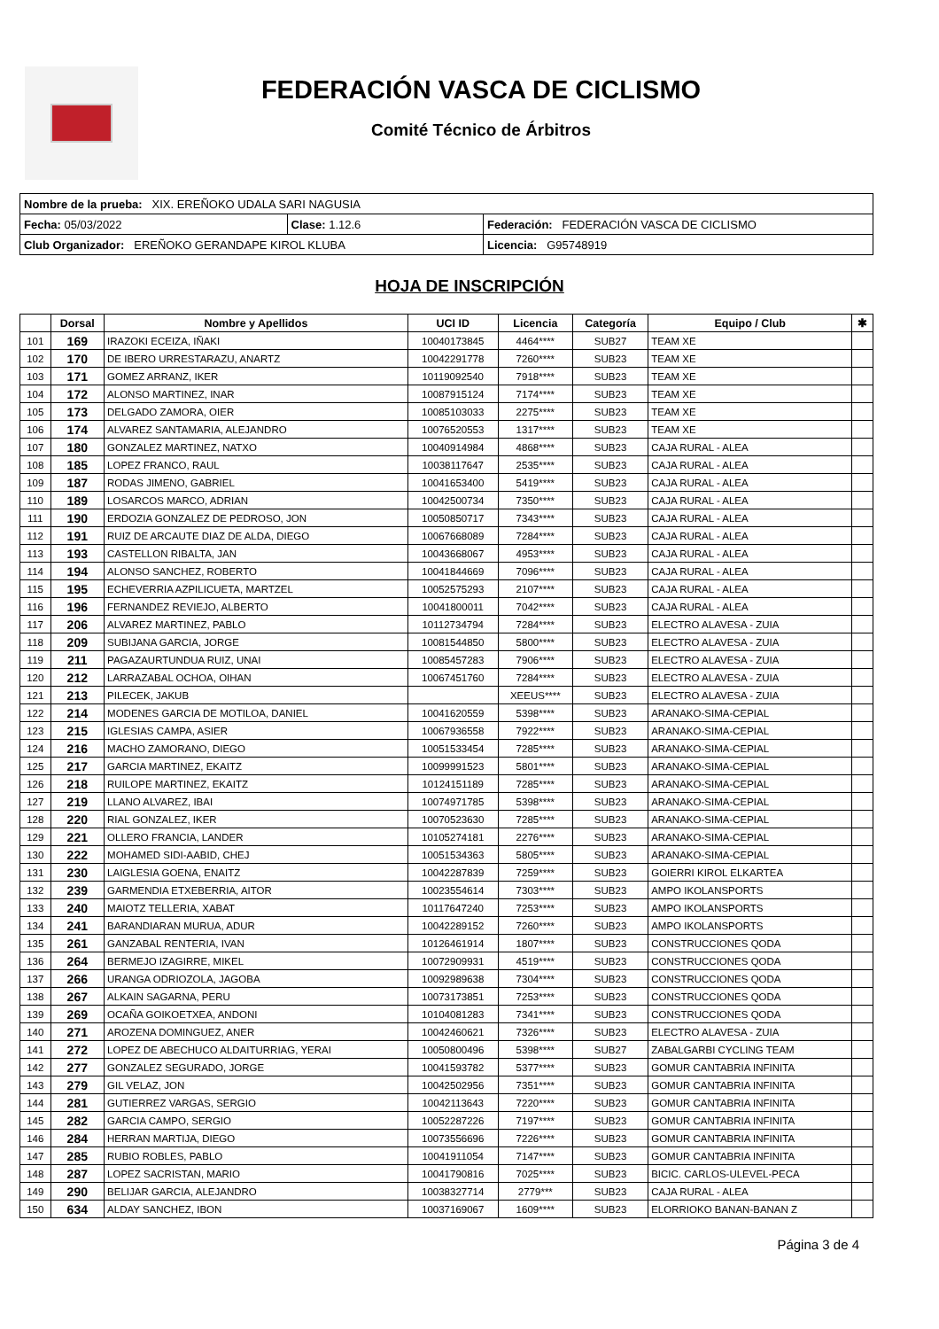FEDERACIÓN VASCA DE CICLISMO
Comité Técnico de Árbitros
| Nombre de la prueba: XIX. EREÑOKO UDALA SARI NAGUSIA | | |
| Fecha: 05/03/2022 | Clase: 1.12.6 | Federación: FEDERACIÓN VASCA DE CICLISMO |
| Club Organizador: EREÑOKO GERANDAPE KIROL KLUBA | | Licencia: G95748919 |
HOJA DE INSCRIPCIÓN
| | Dorsal | Nombre y Apellidos | UCI ID | Licencia | Categoría | Equipo / Club | ✱ |
| --- | --- | --- | --- | --- | --- | --- | --- |
| 101 | 169 | IRAZOKI ECEIZA, IÑAKI | 10040173845 | 4464**** | SUB27 | TEAM XE | |
| 102 | 170 | DE IBERO URRESTARAZU, ANARTZ | 10042291778 | 7260**** | SUB23 | TEAM XE | |
| 103 | 171 | GOMEZ ARRANZ, IKER | 10119092540 | 7918**** | SUB23 | TEAM XE | |
| 104 | 172 | ALONSO MARTINEZ, INAR | 10087915124 | 7174**** | SUB23 | TEAM XE | |
| 105 | 173 | DELGADO ZAMORA, OIER | 10085103033 | 2275**** | SUB23 | TEAM XE | |
| 106 | 174 | ALVAREZ SANTAMARIA, ALEJANDRO | 10076520553 | 1317**** | SUB23 | TEAM XE | |
| 107 | 180 | GONZALEZ MARTINEZ, NATXO | 10040914984 | 4868**** | SUB23 | CAJA RURAL - ALEA | |
| 108 | 185 | LOPEZ FRANCO, RAUL | 10038117647 | 2535**** | SUB23 | CAJA RURAL - ALEA | |
| 109 | 187 | RODAS JIMENO, GABRIEL | 10041653400 | 5419**** | SUB23 | CAJA RURAL - ALEA | |
| 110 | 189 | LOSARCOS MARCO, ADRIAN | 10042500734 | 7350**** | SUB23 | CAJA RURAL - ALEA | |
| 111 | 190 | ERDOZIA GONZALEZ DE PEDROSO, JON | 10050850717 | 7343**** | SUB23 | CAJA RURAL - ALEA | |
| 112 | 191 | RUIZ DE ARCAUTE DIAZ DE ALDA, DIEGO | 10067668089 | 7284**** | SUB23 | CAJA RURAL - ALEA | |
| 113 | 193 | CASTELLON RIBALTA, JAN | 10043668067 | 4953**** | SUB23 | CAJA RURAL - ALEA | |
| 114 | 194 | ALONSO SANCHEZ, ROBERTO | 10041844669 | 7096**** | SUB23 | CAJA RURAL - ALEA | |
| 115 | 195 | ECHEVERRIA AZPILICUETA, MARTZEL | 10052575293 | 2107**** | SUB23 | CAJA RURAL - ALEA | |
| 116 | 196 | FERNANDEZ REVIEJO, ALBERTO | 10041800011 | 7042**** | SUB23 | CAJA RURAL - ALEA | |
| 117 | 206 | ALVAREZ MARTINEZ, PABLO | 10112734794 | 7284**** | SUB23 | ELECTRO ALAVESA - ZUIA | |
| 118 | 209 | SUBIJANA GARCIA, JORGE | 10081544850 | 5800**** | SUB23 | ELECTRO ALAVESA - ZUIA | |
| 119 | 211 | PAGAZAURTUNDUA RUIZ, UNAI | 10085457283 | 7906**** | SUB23 | ELECTRO ALAVESA - ZUIA | |
| 120 | 212 | LARRAZABAL OCHOA, OIHAN | 10067451760 | 7284**** | SUB23 | ELECTRO ALAVESA - ZUIA | |
| 121 | 213 | PILECEK, JAKUB | | XEEUS**** | SUB23 | ELECTRO ALAVESA - ZUIA | |
| 122 | 214 | MODENES GARCIA DE MOTILOA, DANIEL | 10041620559 | 5398**** | SUB23 | ARANAKO-SIMA-CEPIAL | |
| 123 | 215 | IGLESIAS CAMPA, ASIER | 10067936558 | 7922**** | SUB23 | ARANAKO-SIMA-CEPIAL | |
| 124 | 216 | MACHO ZAMORANO, DIEGO | 10051533454 | 7285**** | SUB23 | ARANAKO-SIMA-CEPIAL | |
| 125 | 217 | GARCIA MARTINEZ, EKAITZ | 10099991523 | 5801**** | SUB23 | ARANAKO-SIMA-CEPIAL | |
| 126 | 218 | RUILOPE MARTINEZ, EKAITZ | 10124151189 | 7285**** | SUB23 | ARANAKO-SIMA-CEPIAL | |
| 127 | 219 | LLANO ALVAREZ, IBAI | 10074971785 | 5398**** | SUB23 | ARANAKO-SIMA-CEPIAL | |
| 128 | 220 | RIAL GONZALEZ, IKER | 10070523630 | 7285**** | SUB23 | ARANAKO-SIMA-CEPIAL | |
| 129 | 221 | OLLERO FRANCIA, LANDER | 10105274181 | 2276**** | SUB23 | ARANAKO-SIMA-CEPIAL | |
| 130 | 222 | MOHAMED SIDI-AABID, CHEJ | 10051534363 | 5805**** | SUB23 | ARANAKO-SIMA-CEPIAL | |
| 131 | 230 | LAIGLESIA GOENA, ENAITZ | 10042287839 | 7259**** | SUB23 | GOIERRI KIROL ELKARTEA | |
| 132 | 239 | GARMENDIA ETXEBERRIA, AITOR | 10023554614 | 7303**** | SUB23 | AMPO IKOLANSPORTS | |
| 133 | 240 | MAIOTZ TELLERIA, XABAT | 10117647240 | 7253**** | SUB23 | AMPO IKOLANSPORTS | |
| 134 | 241 | BARANDIARAN MURUA, ADUR | 10042289152 | 7260**** | SUB23 | AMPO IKOLANSPORTS | |
| 135 | 261 | GANZABAL RENTERIA, IVAN | 10126461914 | 1807**** | SUB23 | CONSTRUCCIONES QODA | |
| 136 | 264 | BERMEJO IZAGIRRE, MIKEL | 10072909931 | 4519**** | SUB23 | CONSTRUCCIONES QODA | |
| 137 | 266 | URANGA ODRIOZOLA, JAGOBA | 10092989638 | 7304**** | SUB23 | CONSTRUCCIONES QODA | |
| 138 | 267 | ALKAIN SAGARNA, PERU | 10073173851 | 7253**** | SUB23 | CONSTRUCCIONES QODA | |
| 139 | 269 | OCAÑA GOIKOETXEA, ANDONI | 10104081283 | 7341**** | SUB23 | CONSTRUCCIONES QODA | |
| 140 | 271 | AROZENA DOMINGUEZ, ANER | 10042460621 | 7326**** | SUB23 | ELECTRO ALAVESA - ZUIA | |
| 141 | 272 | LOPEZ DE ABECHUCO ALDAITURRIAG, YERAI | 10050800496 | 5398**** | SUB27 | ZABALGARBI CYCLING TEAM | |
| 142 | 277 | GONZALEZ SEGURADO, JORGE | 10041593782 | 5377**** | SUB23 | GOMUR CANTABRIA INFINITA | |
| 143 | 279 | GIL VELAZ, JON | 10042502956 | 7351**** | SUB23 | GOMUR CANTABRIA INFINITA | |
| 144 | 281 | GUTIERREZ VARGAS, SERGIO | 10042113643 | 7220**** | SUB23 | GOMUR CANTABRIA INFINITA | |
| 145 | 282 | GARCIA CAMPO, SERGIO | 10052287226 | 7197**** | SUB23 | GOMUR CANTABRIA INFINITA | |
| 146 | 284 | HERRAN MARTIJA, DIEGO | 10073556696 | 7226**** | SUB23 | GOMUR CANTABRIA INFINITA | |
| 147 | 285 | RUBIO ROBLES, PABLO | 10041911054 | 7147**** | SUB23 | GOMUR CANTABRIA INFINITA | |
| 148 | 287 | LOPEZ SACRISTAN, MARIO | 10041790816 | 7025**** | SUB23 | BICIC. CARLOS-ULEVEL-PECA | |
| 149 | 290 | BELIJAR GARCIA, ALEJANDRO | 10038327714 | 2779*** | SUB23 | CAJA RURAL - ALEA | |
| 150 | 634 | ALDAY SANCHEZ, IBON | 10037169067 | 1609**** | SUB23 | ELORRIOKO BANAN-BANAN Z | |
Página 3 de 4